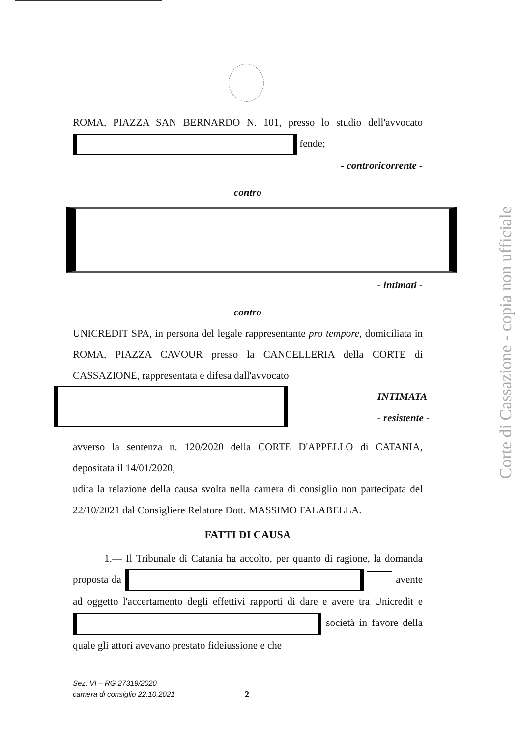ROMA, PIAZZA SAN BERNARDO N. 101, presso lo studio dell'avvocato fende;
- controricorrente -
contro
- intimati -
contro
UNICREDIT SPA, in persona del legale rappresentante pro tempore, domiciliata in ROMA, PIAZZA CAVOUR presso la CANCELLERIA della CORTE di CASSAZIONE, rappresentata e difesa dall'avvocato
INTIMATA
- resistente -
avverso la sentenza n. 120/2020 della CORTE D'APPELLO di CATANIA, depositata il 14/01/2020;
udita la relazione della causa svolta nella camera di consiglio non partecipata del 22/10/2021 dal Consigliere Relatore Dott. MASSIMO FALABELLA.
FATTI DI CAUSA
1.— Il Tribunale di Catania ha accolto, per quanto di ragione, la domanda proposta da avente ad oggetto l'accertamento degli effettivi rapporti di dare e avere tra Unicredit e società in favore della quale gli attori avevano prestato fideiussione e che
Sez. VI – RG 27319/2020
camera di consiglio 22.10.2021
2
Corte di Cassazione - copia non ufficiale